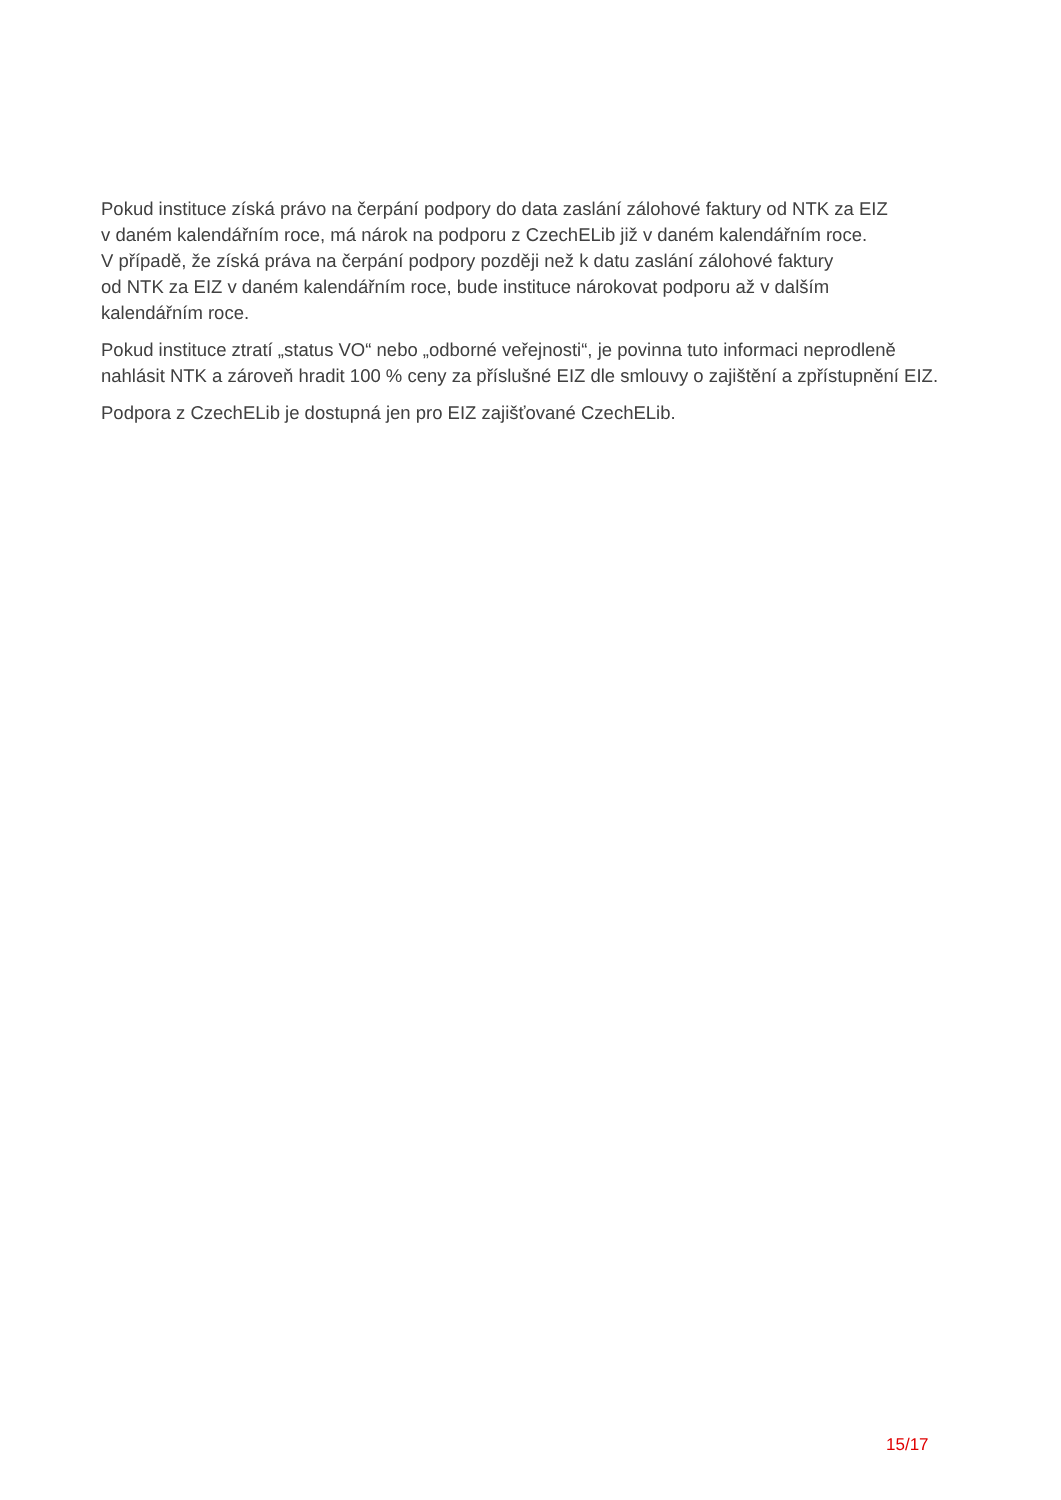Pokud instituce získá právo na čerpání podpory do data zaslání zálohové faktury od NTK za EIZ
v daném kalendářním roce, má nárok na podporu z CzechELib již v daném kalendářním roce.
V případě, že získá práva na čerpání podpory později než k datu zaslání zálohové faktury
od NTK za EIZ v daném kalendářním roce, bude instituce nárokovat podporu až v dalším
kalendářním roce.
Pokud instituce ztratí „status VO“ nebo „odborné veřejnosti“, je povinna tuto informaci neprodleně nahlásit NTK a zároveň hradit 100 % ceny za příslušné EIZ dle smlouvy o zajištění a zpřístupnění EIZ.
Podpora z CzechELib je dostupná jen pro EIZ zajišťované CzechELib.
15/17